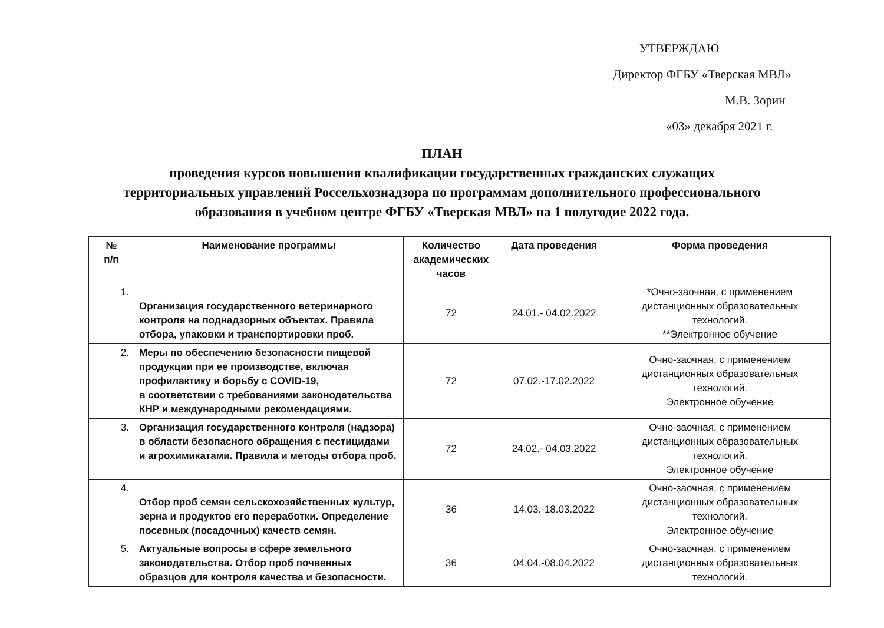УТВЕРЖДАЮ
Директор ФГБУ «Тверская МВЛ»
М.В. Зорин
«03» декабря 2021 г.
ПЛАН
проведения курсов повышения квалификации государственных гражданских служащих
территориальных управлений Россельхознадзора по программам дополнительного профессионального
образования в учебном центре ФГБУ «Тверская МВЛ» на 1 полугодие 2022 года.
| № п/п | Наименование программы | Количество академических часов | Дата проведения | Форма проведения |
| --- | --- | --- | --- | --- |
| 1. | Организация государственного ветеринарного контроля на поднадзорных объектах. Правила отбора, упаковки и транспортировки проб. | 72 | 24.01.- 04.02.2022 | *Очно-заочная, с применением дистанционных образовательных технологий. **Электронное обучение |
| 2. | Меры по обеспечению безопасности пищевой продукции при ее производстве, включая профилактику и борьбу с COVID-19, в соответствии с требованиями законодательства КНР и международными рекомендациями. | 72 | 07.02.-17.02.2022 | Очно-заочная, с применением дистанционных образовательных технологий. Электронное обучение |
| 3. | Организация государственного контроля (надзора) в области безопасного обращения с пестицидами и агрохимикатами. Правила и методы отбора проб. | 72 | 24.02.- 04.03.2022 | Очно-заочная, с применением дистанционных образовательных технологий. Электронное обучение |
| 4. | Отбор проб семян сельскохозяйственных культур, зерна и продуктов его переработки. Определение посевных (посадочных) качеств семян. | 36 | 14.03.-18.03.2022 | Очно-заочная, с применением дистанционных образовательных технологий. Электронное обучение |
| 5. | Актуальные вопросы в сфере земельного законодательства. Отбор проб почвенных образцов для контроля качества и безопасности. | 36 | 04.04.-08.04.2022 | Очно-заочная, с применением дистанционных образовательных технологий. |